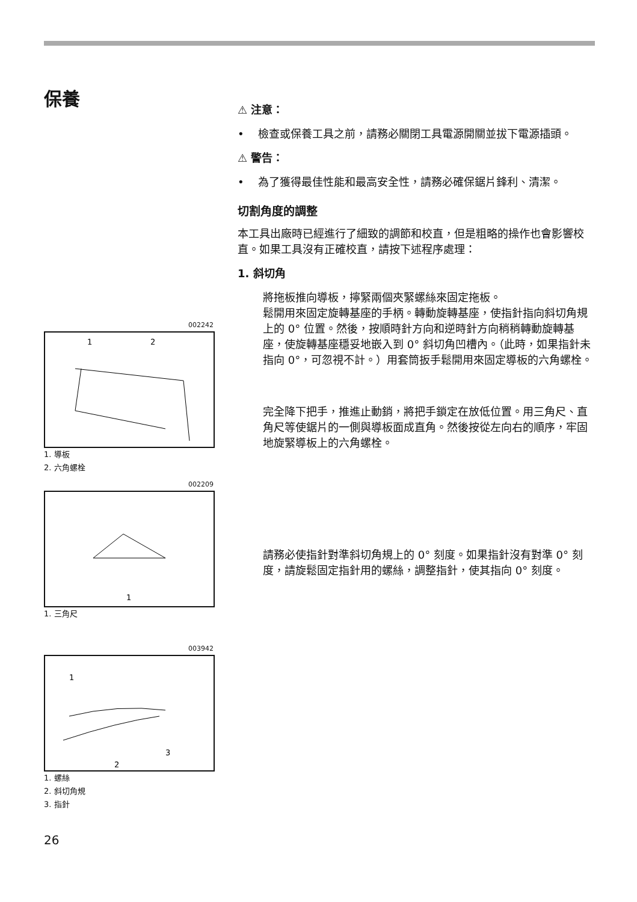保養
002242
1
2
1. 導板
2. 六角螺栓
002209
1
1. 三角尺
003942
1
2
3
1. 螺絲
2. 斜切角規
3. 指針
⚠ 注意：
• 檢查或保養工具之前，請務必關閉工具電源開關並拔下電源插頭。
⚠ 警告：
• 為了獲得最佳性能和最高安全性，請務必確保鋸片鋒利、清潔。
切割角度的調整
本工具出廠時已經進行了細致的調節和校直，但是粗略的操作也會影響校直。如果工具沒有正確校直，請按下述程序處理：
1. 斜切角
將拖板推向導板，擰緊兩個夾緊螺絲來固定拖板。
鬆開用來固定旋轉基座的手柄。轉動旋轉基座，使指針指向斜切角規上的 0° 位置。然後，按順時針方向和逆時針方向稍稍轉動旋轉基座，使旋轉基座穩妥地嵌入到 0° 斜切角凹槽內。（此時，如果指針未指向 0°，可忽視不計。）用套筒扳手鬆開用來固定導板的六角螺栓。
完全降下把手，推進止動銷，將把手鎖定在放低位置。用三角尺、直角尺等使鋸片的一側與導板面成直角。然後按從左向右的順序，牢固地旋緊導板上的六角螺栓。
請務必使指針對準斜切角規上的 0° 刻度。如果指針沒有對準 0° 刻度，請旋鬆固定指針用的螺絲，調整指針，使其指向 0° 刻度。
26